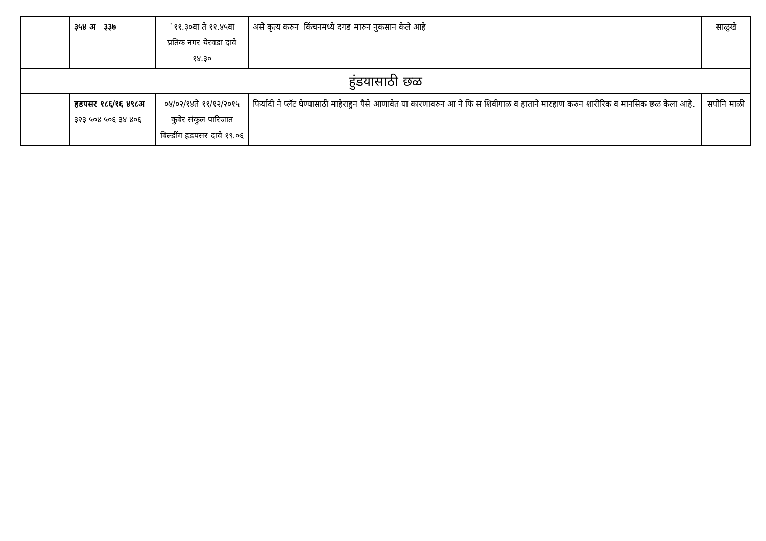| | ३५४ अ ३३७ | `११.३०वा ते ११.४५वा प्रतिक नगर येरवडा दावे १४.३० | असे कृत्य करुन किंचनमध्ये दगड मारुन नुकसान केले आहे | साळुखे |
| हुंडयासाठी छळ | | | | |
| | हडपसर १८६/१६ ४९८अ ३२३ ५०४ ५०६ ३४ ४०६ | ०४/०२/१४ते ११/१२/२०१५ कुबेर संकुल पारिजात बिल्डींग हडपसर दावे १९.०६ | फिर्यादी ने प्लॅट घेण्यासाठी माहेराहुन पैसे आणावेत या कारणावरुन आ ने फि स शिवीगाळ व हाताने मारहाण करुन शारीरिक व मानसिक छळ केला आहे. | सपोनि माळी |